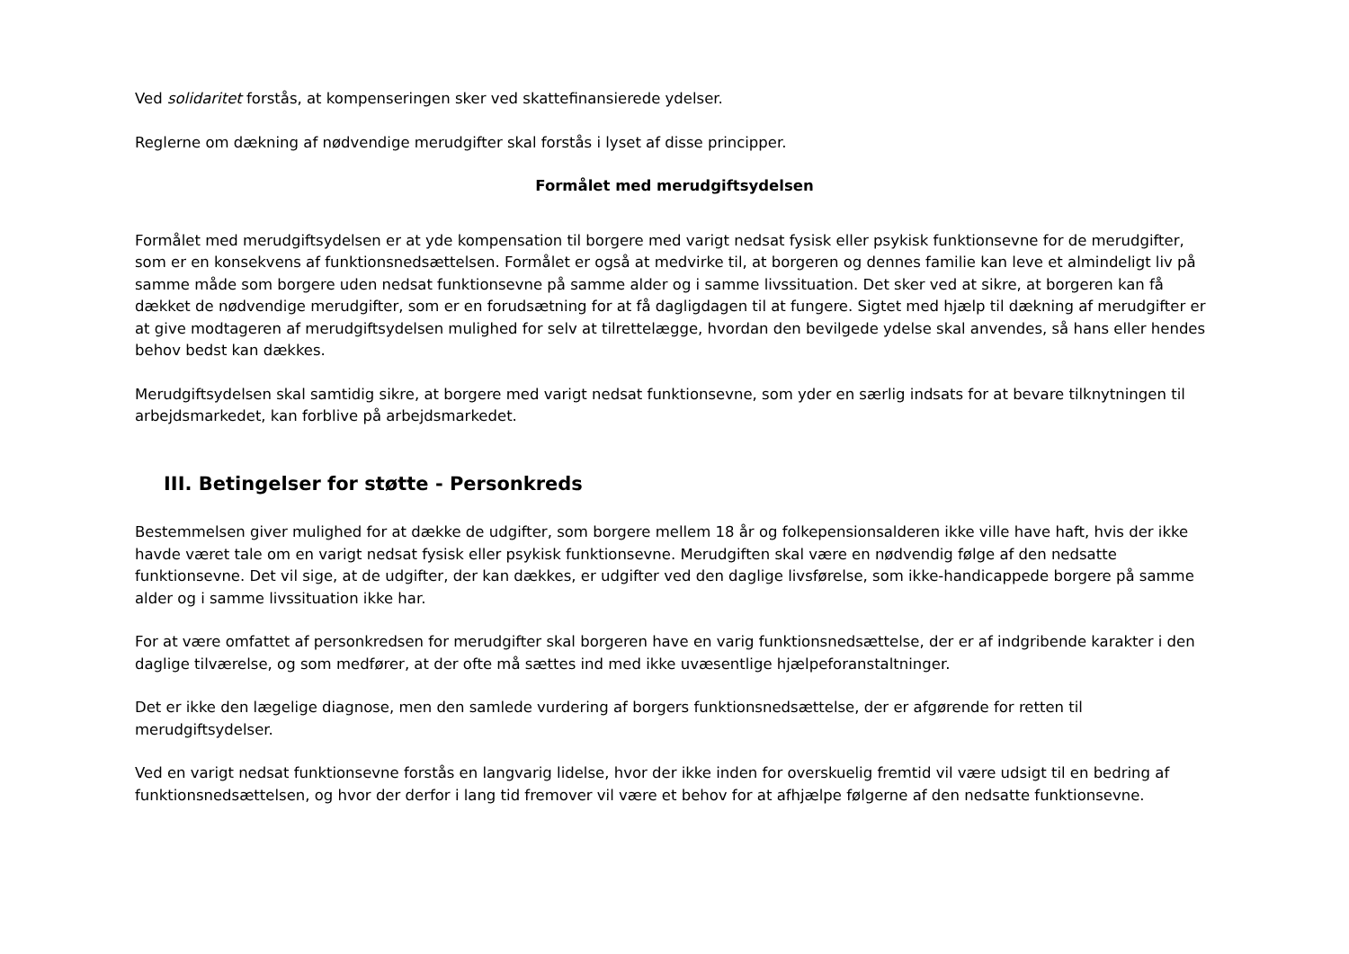Ved solidaritet forstås, at kompenseringen sker ved skattefinansierede ydelser.
Reglerne om dækning af nødvendige merudgifter skal forstås i lyset af disse principper.
Formålet med merudgiftsydelsen
Formålet med merudgiftsydelsen er at yde kompensation til borgere med varigt nedsat fysisk eller psykisk funktionsevne for de merudgifter, som er en konsekvens af funktionsnedsættelsen. Formålet er også at medvirke til, at borgeren og dennes familie kan leve et almindeligt liv på samme måde som borgere uden nedsat funktionsevne på samme alder og i samme livssituation. Det sker ved at sikre, at borgeren kan få dækket de nødvendige merudgifter, som er en forudsætning for at få dagligdagen til at fungere. Sigtet med hjælp til dækning af merudgifter er at give modtageren af merudgiftsydelsen mulighed for selv at tilrettelægge, hvordan den bevilgede ydelse skal anvendes, så hans eller hendes behov bedst kan dækkes.
Merudgiftsydelsen skal samtidig sikre, at borgere med varigt nedsat funktionsevne, som yder en særlig indsats for at bevare tilknytningen til arbejdsmarkedet, kan forblive på arbejdsmarkedet.
III. Betingelser for støtte - Personkreds
Bestemmelsen giver mulighed for at dække de udgifter, som borgere mellem 18 år og folkepensionsalderen ikke ville have haft, hvis der ikke havde været tale om en varigt nedsat fysisk eller psykisk funktionsevne. Merudgiften skal være en nødvendig følge af den nedsatte funktionsevne. Det vil sige, at de udgifter, der kan dækkes, er udgifter ved den daglige livsførelse, som ikke-handicappede borgere på samme alder og i samme livssituation ikke har.
For at være omfattet af personkredsen for merudgifter skal borgeren have en varig funktionsnedsættelse, der er af indgribende karakter i den daglige tilværelse, og som medfører, at der ofte må sættes ind med ikke uvæsentlige hjælpeforanstaltninger.
Det er ikke den lægelige diagnose, men den samlede vurdering af borgers funktionsnedsættelse, der er afgørende for retten til merudgiftsydelser.
Ved en varigt nedsat funktionsevne forstås en langvarig lidelse, hvor der ikke inden for overskuelig fremtid vil være udsigt til en bedring af funktionsnedsættelsen, og hvor der derfor i lang tid fremover vil være et behov for at afhjælpe følgerne af den nedsatte funktionsevne.